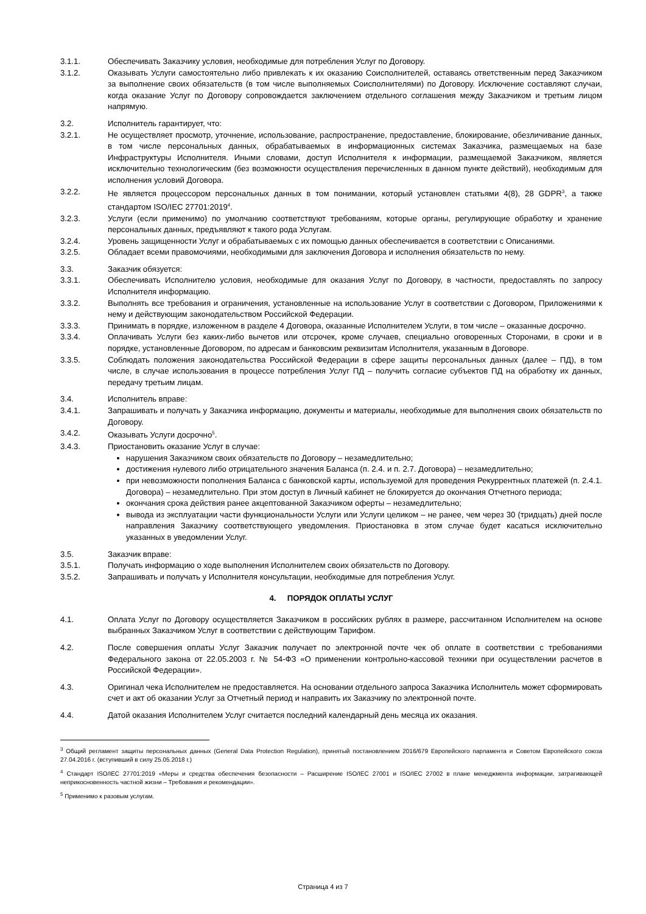3.1.1. Обеспечивать Заказчику условия, необходимые для потребления Услуг по Договору.
3.1.2. Оказывать Услуги самостоятельно либо привлекать к их оказанию Соисполнителей, оставаясь ответственным перед Заказчиком за выполнение своих обязательств (в том числе выполняемых Соисполнителями) по Договору. Исключение составляют случаи, когда оказание Услуг по Договору сопровождается заключением отдельного соглашения между Заказчиком и третьим лицом напрямую.
3.2. Исполнитель гарантирует, что:
3.2.1. Не осуществляет просмотр, уточнение, использование, распространение, предоставление, блокирование, обезличивание данных, в том числе персональных данных, обрабатываемых в информационных системах Заказчика, размещаемых на базе Инфраструктуры Исполнителя. Иными словами, доступ Исполнителя к информации, размещаемой Заказчиком, является исключительно технологическим (без возможности осуществления перечисленных в данном пункте действий), необходимым для исполнения условий Договора.
3.2.2. Не является процессором персональных данных в том понимании, который установлен статьями 4(8), 28 GDPR<sup>3</sup>, а также стандартом ISO/IEC 27701:2019<sup>4</sup>.
3.2.3. Услуги (если применимо) по умолчанию соответствуют требованиям, которые органы, регулирующие обработку и хранение персональных данных, предъявляют к такого рода Услугам.
3.2.4. Уровень защищенности Услуг и обрабатываемых с их помощью данных обеспечивается в соответствии с Описаниями.
3.2.5. Обладает всеми правомочиями, необходимыми для заключения Договора и исполнения обязательств по нему.
3.3. Заказчик обязуется:
3.3.1. Обеспечивать Исполнителю условия, необходимые для оказания Услуг по Договору, в частности, предоставлять по запросу Исполнителя информацию.
3.3.2. Выполнять все требования и ограничения, установленные на использование Услуг в соответствии с Договором, Приложениями к нему и действующим законодательством Российской Федерации.
3.3.3. Принимать в порядке, изложенном в разделе 4 Договора, оказанные Исполнителем Услуги, в том числе – оказанные досрочно.
3.3.4. Оплачивать Услуги без каких-либо вычетов или отсрочек, кроме случаев, специально оговоренных Сторонами, в сроки и в порядке, установленные Договором, по адресам и банковским реквизитам Исполнителя, указанным в Договоре.
3.3.5. Соблюдать положения законодательства Российской Федерации в сфере защиты персональных данных (далее – ПД), в том числе, в случае использования в процессе потребления Услуг ПД – получить согласие субъектов ПД на обработку их данных, передачу третьим лицам.
3.4. Исполнитель вправе:
3.4.1. Запрашивать и получать у Заказчика информацию, документы и материалы, необходимые для выполнения своих обязательств по Договору.
3.4.2. Оказывать Услуги досрочно<sup>5</sup>.
3.4.3. Приостановить оказание Услуг в случае:
нарушения Заказчиком своих обязательств по Договору – незамедлительно;
достижения нулевого либо отрицательного значения Баланса (п. 2.4. и п. 2.7. Договора) – незамедлительно;
при невозможности пополнения Баланса с банковской карты, используемой для проведения Рекуррентных платежей (п. 2.4.1. Договора) – незамедлительно. При этом доступ в Личный кабинет не блокируется до окончания Отчетного периода;
окончания срока действия ранее акцептованной Заказчиком оферты – незамедлительно;
вывода из эксплуатации части функциональности Услуги или Услуги целиком – не ранее, чем через 30 (тридцать) дней после направления Заказчику соответствующего уведомления. Приостановка в этом случае будет касаться исключительно указанных в уведомлении Услуг.
3.5. Заказчик вправе:
3.5.1. Получать информацию о ходе выполнения Исполнителем своих обязательств по Договору.
3.5.2. Запрашивать и получать у Исполнителя консультации, необходимые для потребления Услуг.
4. ПОРЯДОК ОПЛАТЫ УСЛУГ
4.1. Оплата Услуг по Договору осуществляется Заказчиком в российских рублях в размере, рассчитанном Исполнителем на основе выбранных Заказчиком Услуг в соответствии с действующим Тарифом.
4.2. После совершения оплаты Услуг Заказчик получает по электронной почте чек об оплате в соответствии с требованиями Федерального закона от 22.05.2003 г. № 54-ФЗ «О применении контрольно-кассовой техники при осуществлении расчетов в Российской Федерации».
4.3. Оригинал чека Исполнителем не предоставляется. На основании отдельного запроса Заказчика Исполнитель может сформировать счет и акт об оказании Услуг за Отчетный период и направить их Заказчику по электронной почте.
4.4. Датой оказания Исполнителем Услуг считается последний календарный день месяца их оказания.
<sup>3</sup> Общий регламент защиты персональных данных (General Data Protection Regulation), принятый постановлением 2016/679 Европейского парламента и Советом Европейского союза 27.04.2016 г. (вступивший в силу 25.05.2018 г.)
<sup>4</sup> Стандарт ISO/IEC 27701:2019 «Меры и средства обеспечения безопасности – Расширение ISO/IEC 27001 и ISO/IEC 27002 в плане менеджмента информации, затрагивающей неприкосновенность частной жизни – Требования и рекомендации».
<sup>5</sup> Применимо к разовым услугам.
Страница 4 из 7